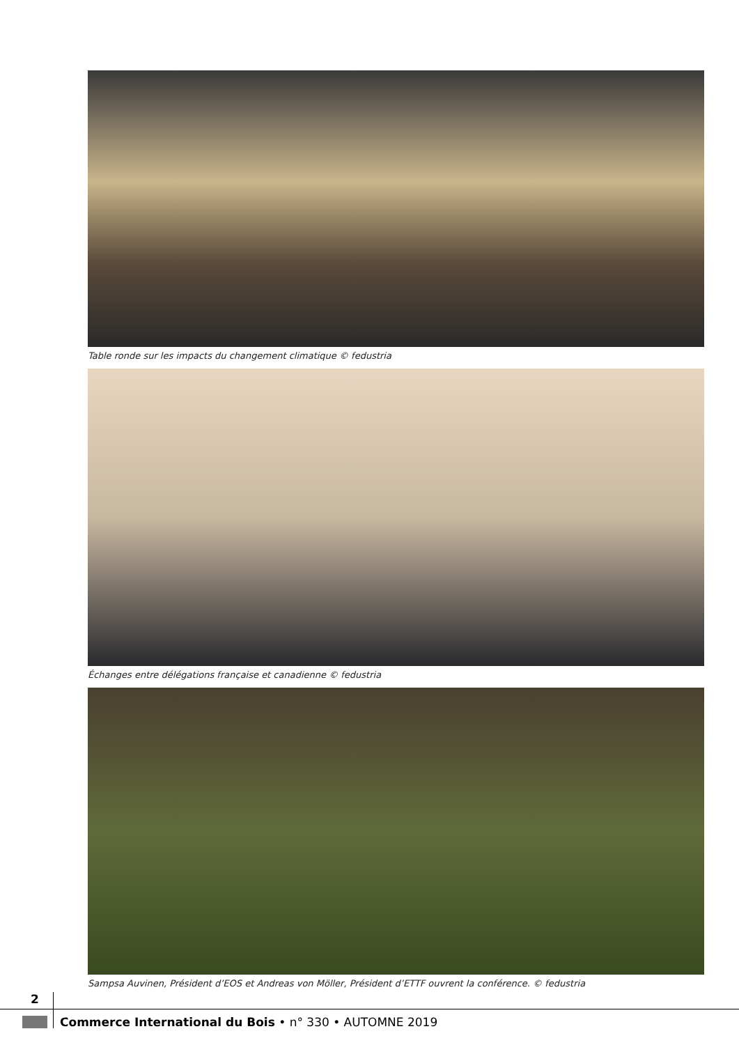Table ronde sur les impacts du changement climatique © fedustria
Échanges entre délégations française et canadienne © fedustria
Sampsa Auvinen, Président d’EOS et Andreas von Möller, Président d’ETTF ouvrent la conférence. © fedustria
2
Commerce International du Bois • n° 330 • AUTOMNE 2019